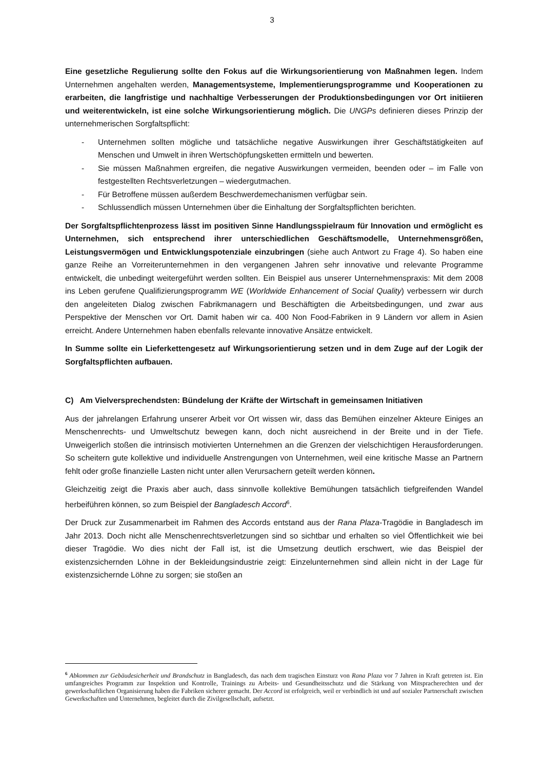3
Eine gesetzliche Regulierung sollte den Fokus auf die Wirkungsorientierung von Maßnahmen legen. Indem Unternehmen angehalten werden, Managementsysteme, Implementierungsprogramme und Kooperationen zu erarbeiten, die langfristige und nachhaltige Verbesserungen der Produktionsbedingungen vor Ort initiieren und weiterentwickeln, ist eine solche Wirkungsorientierung möglich. Die UNGPs definieren dieses Prinzip der unternehmerischen Sorgfaltspflicht:
- Unternehmen sollten mögliche und tatsächliche negative Auswirkungen ihrer Geschäftstätigkeiten auf Menschen und Umwelt in ihren Wertschöpfungsketten ermitteln und bewerten.
- Sie müssen Maßnahmen ergreifen, die negative Auswirkungen vermeiden, beenden oder – im Falle von festgestellten Rechtsverletzungen – wiedergutmachen.
- Für Betroffene müssen außerdem Beschwerdemechanismen verfügbar sein.
- Schlussendlich müssen Unternehmen über die Einhaltung der Sorgfaltspflichten berichten.
Der Sorgfaltspflichtenprozess lässt im positiven Sinne Handlungsspielraum für Innovation und ermöglicht es Unternehmen, sich entsprechend ihrer unterschiedlichen Geschäftsmodelle, Unternehmensgrößen, Leistungsvermögen und Entwicklungspotenziale einzubringen (siehe auch Antwort zu Frage 4). So haben eine ganze Reihe an Vorreiterunternehmen in den vergangenen Jahren sehr innovative und relevante Programme entwickelt, die unbedingt weitergeführt werden sollten. Ein Beispiel aus unserer Unternehmenspraxis: Mit dem 2008 ins Leben gerufene Qualifizierungsprogramm WE (Worldwide Enhancement of Social Quality) verbessern wir durch den angeleiteten Dialog zwischen Fabrikmanagern und Beschäftigten die Arbeitsbedingungen, und zwar aus Perspektive der Menschen vor Ort. Damit haben wir ca. 400 Non Food-Fabriken in 9 Ländern vor allem in Asien erreicht. Andere Unternehmen haben ebenfalls relevante innovative Ansätze entwickelt.
In Summe sollte ein Lieferkettengesetz auf Wirkungsorientierung setzen und in dem Zuge auf der Logik der Sorgfaltspflichten aufbauen.
C) Am Vielversprechendsten: Bündelung der Kräfte der Wirtschaft in gemeinsamen Initiativen
Aus der jahrelangen Erfahrung unserer Arbeit vor Ort wissen wir, dass das Bemühen einzelner Akteure Einiges an Menschenrechts- und Umweltschutz bewegen kann, doch nicht ausreichend in der Breite und in der Tiefe. Unweigerlich stoßen die intrinsisch motivierten Unternehmen an die Grenzen der vielschichtigen Herausforderungen. So scheitern gute kollektive und individuelle Anstrengungen von Unternehmen, weil eine kritische Masse an Partnern fehlt oder große finanzielle Lasten nicht unter allen Verursachern geteilt werden können.
Gleichzeitig zeigt die Praxis aber auch, dass sinnvolle kollektive Bemühungen tatsächlich tiefgreifenden Wandel herbeiführen können, so zum Beispiel der Bangladesch Accord<sup>6</sup>.
Der Druck zur Zusammenarbeit im Rahmen des Accords entstand aus der Rana Plaza-Tragödie in Bangladesch im Jahr 2013. Doch nicht alle Menschenrechtsverletzungen sind so sichtbar und erhalten so viel Öffentlichkeit wie bei dieser Tragödie. Wo dies nicht der Fall ist, ist die Umsetzung deutlich erschwert, wie das Beispiel der existenzsichernden Löhne in der Bekleidungsindustrie zeigt: Einzelunternehmen sind allein nicht in der Lage für existenzsichernde Löhne zu sorgen; sie stoßen an
<sup>6</sup> Abkommen zur Gebäudesicherheit und Brandschutz in Bangladesch, das nach dem tragischen Einsturz von Rana Plaza vor 7 Jahren in Kraft getreten ist. Ein umfangreiches Programm zur Inspektion und Kontrolle, Trainings zu Arbeits- und Gesundheitsschutz und die Stärkung von Mitspracherechten und der gewerkschaftlichen Organisierung haben die Fabriken sicherer gemacht. Der Accord ist erfolgreich, weil er verbindlich ist und auf sozialer Partnerschaft zwischen Gewerkschaften und Unternehmen, begleitet durch die Zivilgesellschaft, aufsetzt.